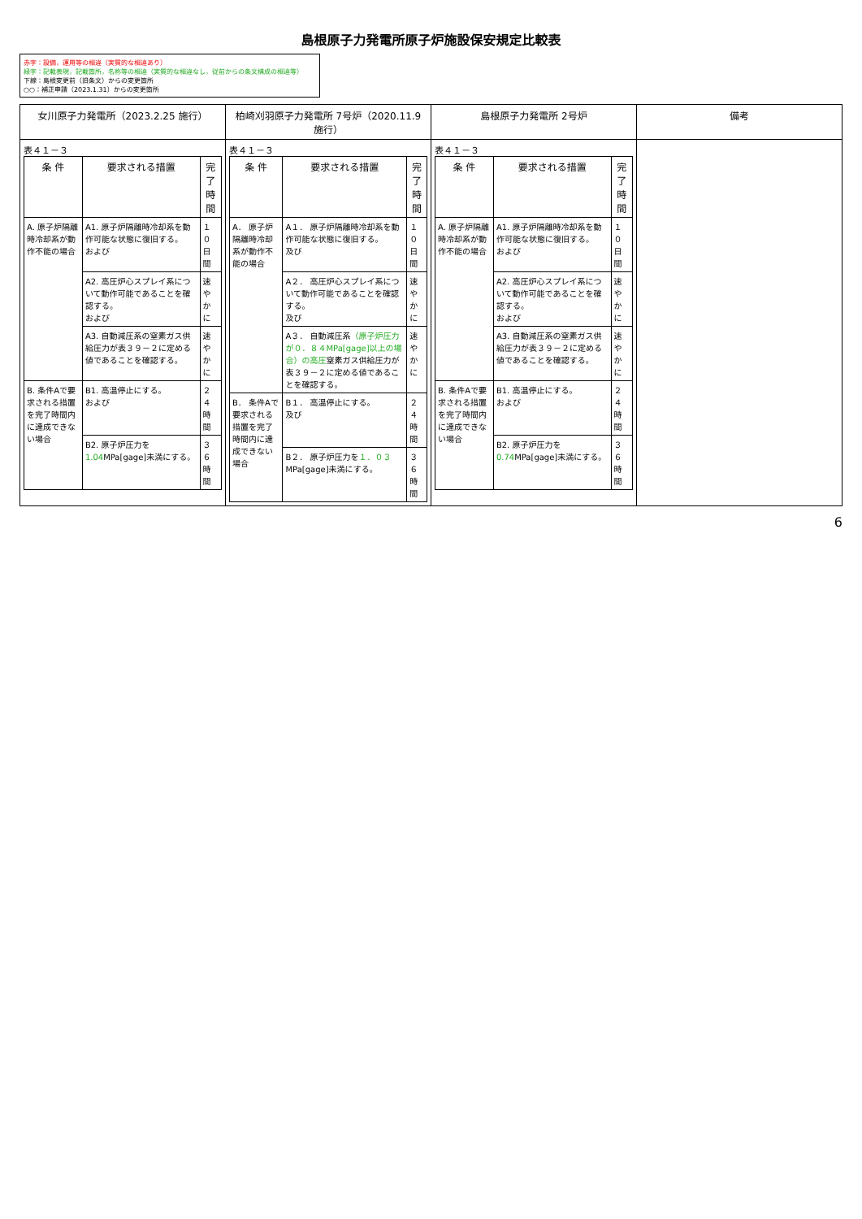島根原子力発電所原子炉施設保安規定比較表
赤字：設備，運用等の相違（実質的な相違あり）
緑字：記載表現，記載箇所，名称等の相違（実質的な相違なし，従前からの条文構成の相違等）
下線：島根変更前（旧条文）からの変更箇所
○○：補正申請（2023.1.31）からの変更箇所
| 女川原子力発電所（2023.2.25 施行） | 柏崎刈羽原子力発電所 7号炉（2020.11.9 施行） | 島根原子力発電所 2号炉 | 備考 |
| --- | --- | --- | --- |
| 表４１－３ / 条 件 / 要求される措置 / 完了時間 / / --- / --- / --- / / A. 原子炉隔離時冷却系が動作不能の場合 / A1. 原子炉隔離時冷却系を動作可能な状態に復旧する。 および / １０日間 / / / A2. 高圧炉心スプレイ系について動作可能であることを確認する。 および / 速やかに / / / A3. 自動減圧系の窒素ガス供給圧力が表３９－２に定める値であることを確認する。 / 速やかに / / B. 条件Aで要求される措置を完了時間内に達成できない場合 / B1. 高温停止にする。 および / ２４時間 / / / B2. 原子炉圧力を 1.04 MPa[gage]未満にする。 / ３６時間 / | 表４１－３ / 条 件 / 要求される措置 / 完了時間 / / --- / --- / --- / / A． 原子炉隔離時冷却系が動作不能の場合 / A１． 原子炉隔離時冷却系を動作可能な状態に復旧する。 及び / １０日間 / / / A２． 高圧炉心スプレイ系について動作可能であることを確認する。 及び / 速やかに / / / A３． 自動減圧系 （原子炉圧力が０．８４MPa[gage]以上の場合）の高圧 窒素ガス供給圧力が表３９－２に定める値であることを確認する。 / 速やかに / / B． 条件Aで要求される措置を完了時間内に達成できない場合 / B１． 高温停止にする。 及び / ２４時間 / / / B２． 原子炉圧力を １．０３ MPa[gage]未満にする。 / ３６時間 / | 表４１－３ / 条 件 / 要求される措置 / 完了時間 / / --- / --- / --- / / A. 原子炉隔離時冷却系が動作不能の場合 / A1. 原子炉隔離時冷却系を動作可能な状態に復旧する。 および / １０日間 / / / A2. 高圧炉心スプレイ系について動作可能であることを確認する。 および / 速やかに / / / A3. 自動減圧系の窒素ガス供給圧力が表３９－２に定める値であることを確認する。 / 速やかに / / B. 条件Aで要求される措置を完了時間内に達成できない場合 / B1. 高温停止にする。 および / ２４時間 / / / B2. 原子炉圧力を 0.74 MPa[gage]未満にする。 / ３６時間 / | |
6